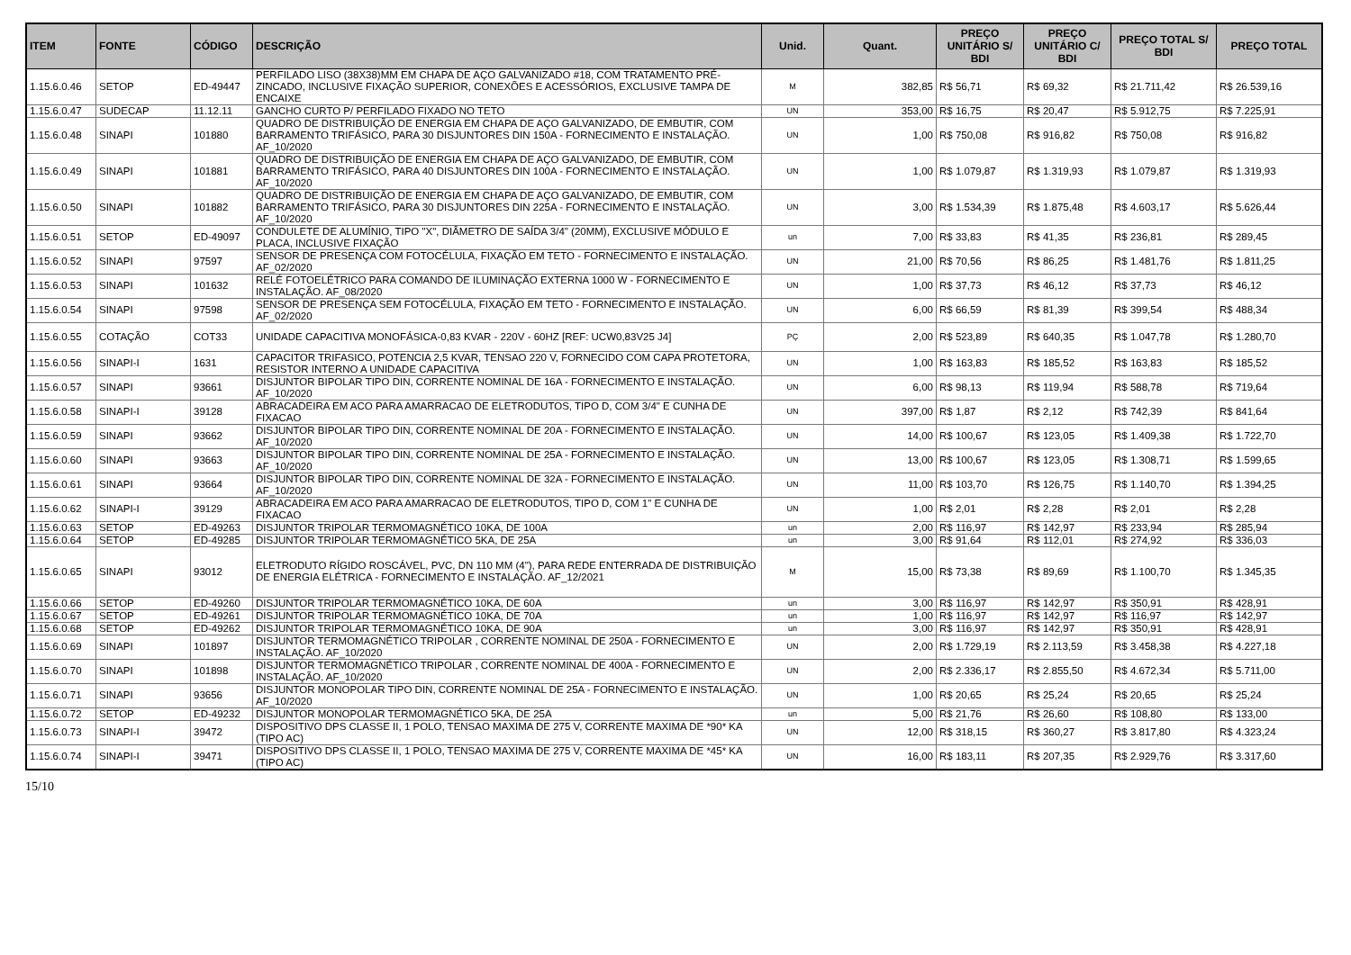| ITEM | FONTE | CÓDIGO | DESCRIÇÃO | Unid. | Quant. | PREÇO UNITÁRIO S/ BDI | PREÇO UNITÁRIO C/ BDI | PREÇO TOTAL S/ BDI | PREÇO TOTAL |
| --- | --- | --- | --- | --- | --- | --- | --- | --- | --- |
| 1.15.6.0.46 | SETOP | ED-49447 | PERFILADO LISO (38X38)MM EM CHAPA DE AÇO GALVANIZADO #18, COM TRATAMENTO PRÉ-ZINCADO, INCLUSIVE FIXAÇÃO SUPERIOR, CONEXÕES E ACESSÓRIOS, EXCLUSIVE TAMPA DE ENCAIXE | M | 382,85 | R$ 56,71 | R$ 69,32 | R$ 21.711,42 | R$ 26.539,16 |
| 1.15.6.0.47 | SUDECAP | 11.12.11 | GANCHO CURTO P/ PERFILADO FIXADO NO TETO | UN | 353,00 | R$ 16,75 | R$ 20,47 | R$ 5.912,75 | R$ 7.225,91 |
| 1.15.6.0.48 | SINAPI | 101880 | QUADRO DE DISTRIBUIÇÃO DE ENERGIA EM CHAPA DE AÇO GALVANIZADO, DE EMBUTIR, COM BARRAMENTO TRIFÁSICO, PARA 30 DISJUNTORES DIN 150A - FORNECIMENTO E INSTALAÇÃO. AF_10/2020 | UN | 1,00 | R$ 750,08 | R$ 916,82 | R$ 750,08 | R$ 916,82 |
| 1.15.6.0.49 | SINAPI | 101881 | QUADRO DE DISTRIBUIÇÃO DE ENERGIA EM CHAPA DE AÇO GALVANIZADO, DE EMBUTIR, COM BARRAMENTO TRIFÁSICO, PARA 40 DISJUNTORES DIN 100A - FORNECIMENTO E INSTALAÇÃO. AF_10/2020 | UN | 1,00 | R$ 1.079,87 | R$ 1.319,93 | R$ 1.079,87 | R$ 1.319,93 |
| 1.15.6.0.50 | SINAPI | 101882 | QUADRO DE DISTRIBUIÇÃO DE ENERGIA EM CHAPA DE AÇO GALVANIZADO, DE EMBUTIR, COM BARRAMENTO TRIFÁSICO, PARA 30 DISJUNTORES DIN 225A - FORNECIMENTO E INSTALAÇÃO. AF_10/2020 | UN | 3,00 | R$ 1.534,39 | R$ 1.875,48 | R$ 4.603,17 | R$ 5.626,44 |
| 1.15.6.0.51 | SETOP | ED-49097 | CONDULETE DE ALUMÍNIO, TIPO "X", DIÂMETRO DE SAÍDA 3/4" (20MM), EXCLUSIVE MÓDULO E PLACA, INCLUSIVE FIXAÇÃO | un | 7,00 | R$ 33,83 | R$ 41,35 | R$ 236,81 | R$ 289,45 |
| 1.15.6.0.52 | SINAPI | 97597 | SENSOR DE PRESENÇA COM FOTOCÉLULA, FIXAÇÃO EM TETO - FORNECIMENTO E INSTALAÇÃO. AF_02/2020 | UN | 21,00 | R$ 70,56 | R$ 86,25 | R$ 1.481,76 | R$ 1.811,25 |
| 1.15.6.0.53 | SINAPI | 101632 | RELÉ FOTOELÉTRICO PARA COMANDO DE ILUMINAÇÃO EXTERNA 1000 W - FORNECIMENTO E INSTALAÇÃO. AF_08/2020 | UN | 1,00 | R$ 37,73 | R$ 46,12 | R$ 37,73 | R$ 46,12 |
| 1.15.6.0.54 | SINAPI | 97598 | SENSOR DE PRESENÇA SEM FOTOCÉLULA, FIXAÇÃO EM TETO - FORNECIMENTO E INSTALAÇÃO. AF_02/2020 | UN | 6,00 | R$ 66,59 | R$ 81,39 | R$ 399,54 | R$ 488,34 |
| 1.15.6.0.55 | COTAÇÃO | COT33 | UNIDADE CAPACITIVA MONOFÁSICA-0,83 KVAR - 220V - 60HZ [REF: UCW0,83V25 J4] | PÇ | 2,00 | R$ 523,89 | R$ 640,35 | R$ 1.047,78 | R$ 1.280,70 |
| 1.15.6.0.56 | SINAPI-I | 1631 | CAPACITOR TRIFASICO, POTENCIA 2,5 KVAR, TENSAO 220 V, FORNECIDO COM CAPA PROTETORA, RESISTOR INTERNO A UNIDADE CAPACITIVA | UN | 1,00 | R$ 163,83 | R$ 185,52 | R$ 163,83 | R$ 185,52 |
| 1.15.6.0.57 | SINAPI | 93661 | DISJUNTOR BIPOLAR TIPO DIN, CORRENTE NOMINAL DE 16A - FORNECIMENTO E INSTALAÇÃO. AF_10/2020 | UN | 6,00 | R$ 98,13 | R$ 119,94 | R$ 588,78 | R$ 719,64 |
| 1.15.6.0.58 | SINAPI-I | 39128 | ABRACADEIRA EM ACO PARA AMARRACAO DE ELETRODUTOS, TIPO D, COM 3/4" E CUNHA DE FIXACAO | UN | 397,00 | R$ 1,87 | R$ 2,12 | R$ 742,39 | R$ 841,64 |
| 1.15.6.0.59 | SINAPI | 93662 | DISJUNTOR BIPOLAR TIPO DIN, CORRENTE NOMINAL DE 20A - FORNECIMENTO E INSTALAÇÃO. AF_10/2020 | UN | 14,00 | R$ 100,67 | R$ 123,05 | R$ 1.409,38 | R$ 1.722,70 |
| 1.15.6.0.60 | SINAPI | 93663 | DISJUNTOR BIPOLAR TIPO DIN, CORRENTE NOMINAL DE 25A - FORNECIMENTO E INSTALAÇÃO. AF_10/2020 | UN | 13,00 | R$ 100,67 | R$ 123,05 | R$ 1.308,71 | R$ 1.599,65 |
| 1.15.6.0.61 | SINAPI | 93664 | DISJUNTOR BIPOLAR TIPO DIN, CORRENTE NOMINAL DE 32A - FORNECIMENTO E INSTALAÇÃO. AF_10/2020 | UN | 11,00 | R$ 103,70 | R$ 126,75 | R$ 1.140,70 | R$ 1.394,25 |
| 1.15.6.0.62 | SINAPI-I | 39129 | ABRACADEIRA EM ACO PARA AMARRACAO DE ELETRODUTOS, TIPO D, COM 1" E CUNHA DE FIXACAO | UN | 1,00 | R$ 2,01 | R$ 2,28 | R$ 2,01 | R$ 2,28 |
| 1.15.6.0.63 | SETOP | ED-49263 | DISJUNTOR TRIPOLAR TERMOMAGNÉTICO 10KA, DE 100A | un | 2,00 | R$ 116,97 | R$ 142,97 | R$ 233,94 | R$ 285,94 |
| 1.15.6.0.64 | SETOP | ED-49285 | DISJUNTOR TRIPOLAR TERMOMAGNÉTICO 5KA, DE 25A | un | 3,00 | R$ 91,64 | R$ 112,01 | R$ 274,92 | R$ 336,03 |
| 1.15.6.0.65 | SINAPI | 93012 | ELETRODUTO RÍGIDO ROSCÁVEL, PVC, DN 110 MM (4"), PARA REDE ENTERRADA DE DISTRIBUIÇÃO DE ENERGIA ELÉTRICA - FORNECIMENTO E INSTALAÇÃO. AF_12/2021 | M | 15,00 | R$ 73,38 | R$ 89,69 | R$ 1.100,70 | R$ 1.345,35 |
| 1.15.6.0.66 | SETOP | ED-49260 | DISJUNTOR TRIPOLAR TERMOMAGNÉTICO 10KA, DE 60A | un | 3,00 | R$ 116,97 | R$ 142,97 | R$ 350,91 | R$ 428,91 |
| 1.15.6.0.67 | SETOP | ED-49261 | DISJUNTOR TRIPOLAR TERMOMAGNÉTICO 10KA, DE 70A | un | 1,00 | R$ 116,97 | R$ 142,97 | R$ 116,97 | R$ 142,97 |
| 1.15.6.0.68 | SETOP | ED-49262 | DISJUNTOR TRIPOLAR TERMOMAGNÉTICO 10KA, DE 90A | un | 3,00 | R$ 116,97 | R$ 142,97 | R$ 350,91 | R$ 428,91 |
| 1.15.6.0.69 | SINAPI | 101897 | DISJUNTOR TERMOMAGNÉTICO TRIPOLAR , CORRENTE NOMINAL DE 250A - FORNECIMENTO E INSTALAÇÃO. AF_10/2020 | UN | 2,00 | R$ 1.729,19 | R$ 2.113,59 | R$ 3.458,38 | R$ 4.227,18 |
| 1.15.6.0.70 | SINAPI | 101898 | DISJUNTOR TERMOMAGNÉTICO TRIPOLAR , CORRENTE NOMINAL DE 400A - FORNECIMENTO E INSTALAÇÃO. AF_10/2020 | UN | 2,00 | R$ 2.336,17 | R$ 2.855,50 | R$ 4.672,34 | R$ 5.711,00 |
| 1.15.6.0.71 | SINAPI | 93656 | DISJUNTOR MONOPOLAR TIPO DIN, CORRENTE NOMINAL DE 25A - FORNECIMENTO E INSTALAÇÃO. AF_10/2020 | UN | 1,00 | R$ 20,65 | R$ 25,24 | R$ 20,65 | R$ 25,24 |
| 1.15.6.0.72 | SETOP | ED-49232 | DISJUNTOR MONOPOLAR TERMOMAGNÉTICO 5KA, DE 25A | un | 5,00 | R$ 21,76 | R$ 26,60 | R$ 108,80 | R$ 133,00 |
| 1.15.6.0.73 | SINAPI-I | 39472 | DISPOSITIVO DPS CLASSE II, 1 POLO, TENSAO MAXIMA DE 275 V, CORRENTE MAXIMA DE *90* KA (TIPO AC) | UN | 12,00 | R$ 318,15 | R$ 360,27 | R$ 3.817,80 | R$ 4.323,24 |
| 1.15.6.0.74 | SINAPI-I | 39471 | DISPOSITIVO DPS CLASSE II, 1 POLO, TENSAO MAXIMA DE 275 V, CORRENTE MAXIMA DE *45* KA (TIPO AC) | UN | 16,00 | R$ 183,11 | R$ 207,35 | R$ 2.929,76 | R$ 3.317,60 |
15/10